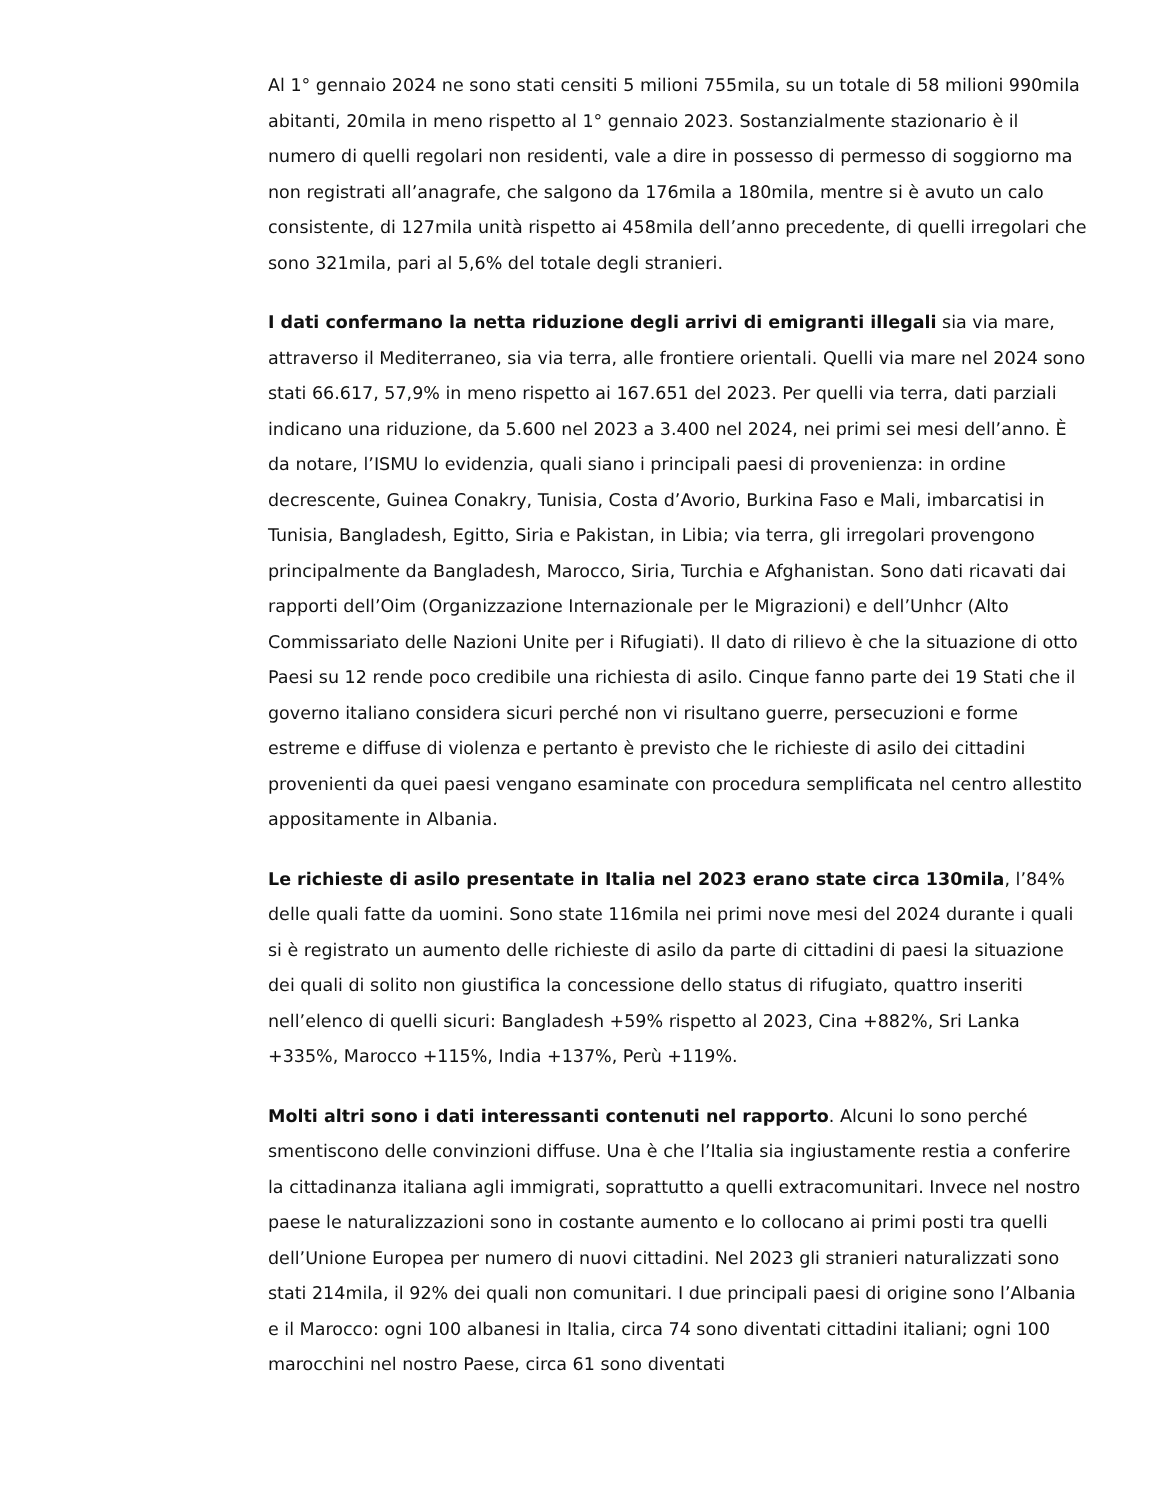Al 1° gennaio 2024 ne sono stati censiti 5 milioni 755mila, su un totale di 58 milioni 990mila abitanti, 20mila in meno rispetto al 1° gennaio 2023. Sostanzialmente stazionario è il numero di quelli regolari non residenti, vale a dire in possesso di permesso di soggiorno ma non registrati all’anagrafe, che salgono da 176mila a 180mila, mentre si è avuto un calo consistente, di 127mila unità rispetto ai 458mila dell’anno precedente, di quelli irregolari che sono 321mila, pari al 5,6% del totale degli stranieri.
I dati confermano la netta riduzione degli arrivi di emigranti illegali sia via mare, attraverso il Mediterraneo, sia via terra, alle frontiere orientali. Quelli via mare nel 2024 sono stati 66.617, 57,9% in meno rispetto ai 167.651 del 2023. Per quelli via terra, dati parziali indicano una riduzione, da 5.600 nel 2023 a 3.400 nel 2024, nei primi sei mesi dell’anno. È da notare, l’ISMU lo evidenzia, quali siano i principali paesi di provenienza: in ordine decrescente, Guinea Conakry, Tunisia, Costa d’Avorio, Burkina Faso e Mali, imbarcatisi in Tunisia, Bangladesh, Egitto, Siria e Pakistan, in Libia; via terra, gli irregolari provengono principalmente da Bangladesh, Marocco, Siria, Turchia e Afghanistan. Sono dati ricavati dai rapporti dell’Oim (Organizzazione Internazionale per le Migrazioni) e dell’Unhcr (Alto Commissariato delle Nazioni Unite per i Rifugiati). Il dato di rilievo è che la situazione di otto Paesi su 12 rende poco credibile una richiesta di asilo. Cinque fanno parte dei 19 Stati che il governo italiano considera sicuri perché non vi risultano guerre, persecuzioni e forme estreme e diffuse di violenza e pertanto è previsto che le richieste di asilo dei cittadini provenienti da quei paesi vengano esaminate con procedura semplificata nel centro allestito appositamente in Albania.
Le richieste di asilo presentate in Italia nel 2023 erano state circa 130mila, l’84% delle quali fatte da uomini. Sono state 116mila nei primi nove mesi del 2024 durante i quali si è registrato un aumento delle richieste di asilo da parte di cittadini di paesi la situazione dei quali di solito non giustifica la concessione dello status di rifugiato, quattro inseriti nell’elenco di quelli sicuri: Bangladesh +59% rispetto al 2023, Cina +882%, Sri Lanka +335%, Marocco +115%, India +137%, Perù +119%.
Molti altri sono i dati interessanti contenuti nel rapporto. Alcuni lo sono perché smentiscono delle convinzioni diffuse. Una è che l’Italia sia ingiustamente restia a conferire la cittadinanza italiana agli immigrati, soprattutto a quelli extracomunitari. Invece nel nostro paese le naturalizzazioni sono in costante aumento e lo collocano ai primi posti tra quelli dell’Unione Europea per numero di nuovi cittadini. Nel 2023 gli stranieri naturalizzati sono stati 214mila, il 92% dei quali non comunitari. I due principali paesi di origine sono l’Albania e il Marocco: ogni 100 albanesi in Italia, circa 74 sono diventati cittadini italiani; ogni 100 marocchini nel nostro Paese, circa 61 sono diventati